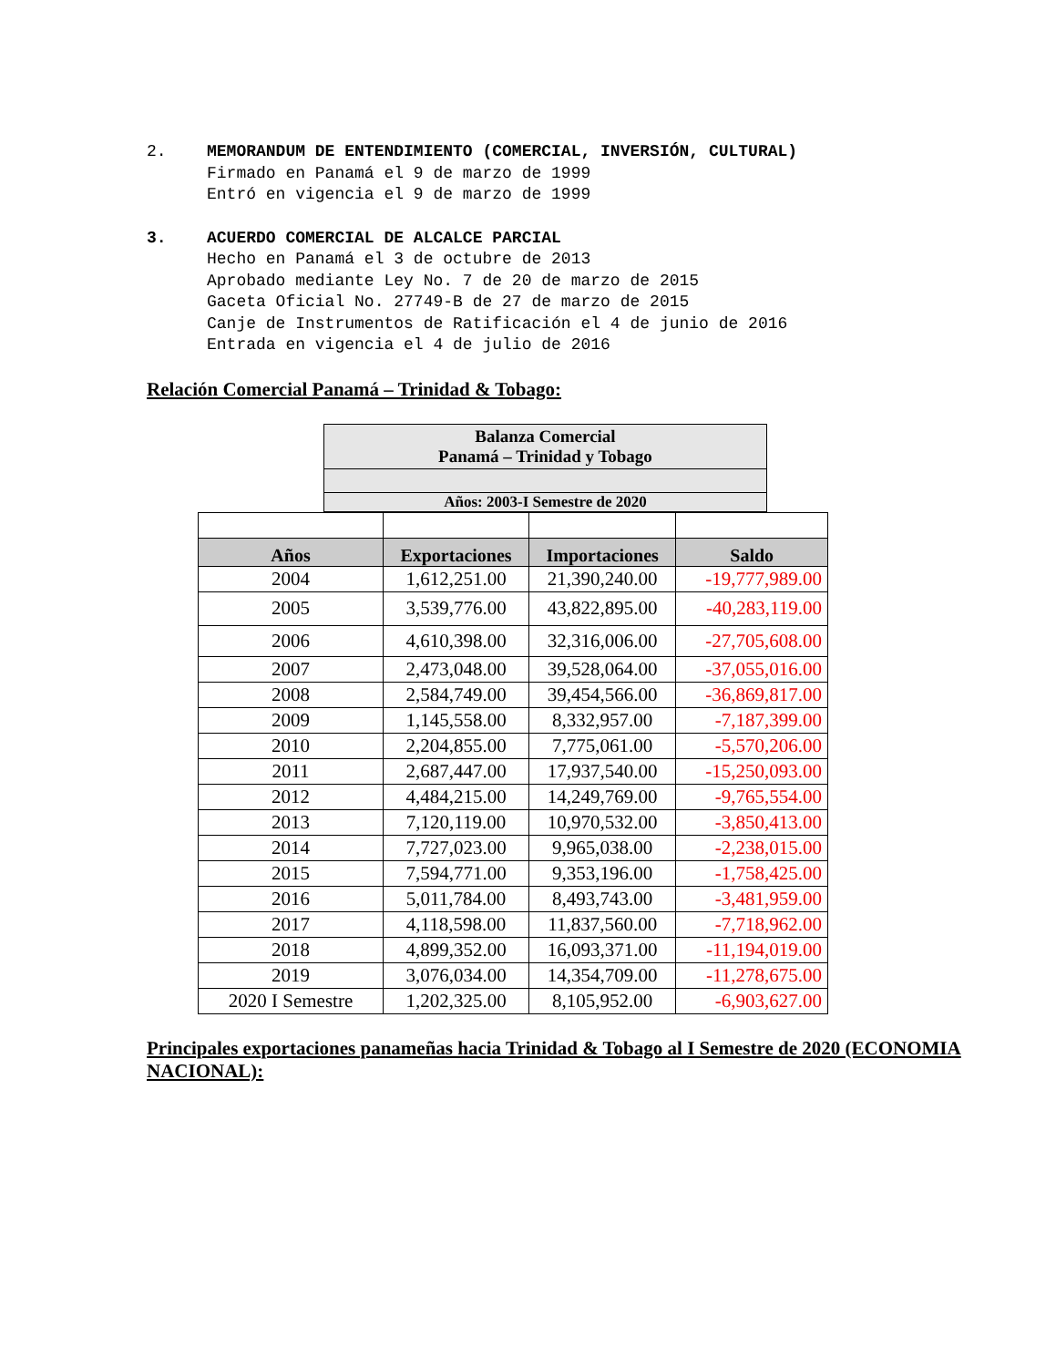2. MEMORANDUM DE ENTENDIMIENTO (COMERCIAL, INVERSIÓN, CULTURAL)
Firmado en Panamá el 9 de marzo de 1999
Entró en vigencia el 9 de marzo de 1999
3. ACUERDO COMERCIAL DE ALCALCE PARCIAL
Hecho en Panamá el 3 de octubre de 2013
Aprobado mediante Ley No. 7 de 20 de marzo de 2015
Gaceta Oficial No. 27749-B de 27 de marzo de 2015
Canje de Instrumentos de Ratificación el 4 de junio de 2016
Entrada en vigencia el 4 de julio de 2016
Relación Comercial Panamá – Trinidad & Tobago:
| Balanza Comercial Panamá – Trinidad y Tobago |
| Años: 2003-I Semestre de 2020 |
| Años | Exportaciones | Importaciones | Saldo |
| --- | --- | --- | --- |
| 2004 | 1,612,251.00 | 21,390,240.00 | -19,777,989.00 |
| 2005 | 3,539,776.00 | 43,822,895.00 | -40,283,119.00 |
| 2006 | 4,610,398.00 | 32,316,006.00 | -27,705,608.00 |
| 2007 | 2,473,048.00 | 39,528,064.00 | -37,055,016.00 |
| 2008 | 2,584,749.00 | 39,454,566.00 | -36,869,817.00 |
| 2009 | 1,145,558.00 | 8,332,957.00 | -7,187,399.00 |
| 2010 | 2,204,855.00 | 7,775,061.00 | -5,570,206.00 |
| 2011 | 2,687,447.00 | 17,937,540.00 | -15,250,093.00 |
| 2012 | 4,484,215.00 | 14,249,769.00 | -9,765,554.00 |
| 2013 | 7,120,119.00 | 10,970,532.00 | -3,850,413.00 |
| 2014 | 7,727,023.00 | 9,965,038.00 | -2,238,015.00 |
| 2015 | 7,594,771.00 | 9,353,196.00 | -1,758,425.00 |
| 2016 | 5,011,784.00 | 8,493,743.00 | -3,481,959.00 |
| 2017 | 4,118,598.00 | 11,837,560.00 | -7,718,962.00 |
| 2018 | 4,899,352.00 | 16,093,371.00 | -11,194,019.00 |
| 2019 | 3,076,034.00 | 14,354,709.00 | -11,278,675.00 |
| 2020 I Semestre | 1,202,325.00 | 8,105,952.00 | -6,903,627.00 |
Principales exportaciones panameñas hacia Trinidad & Tobago al I Semestre de 2020 (ECONOMIA NACIONAL):